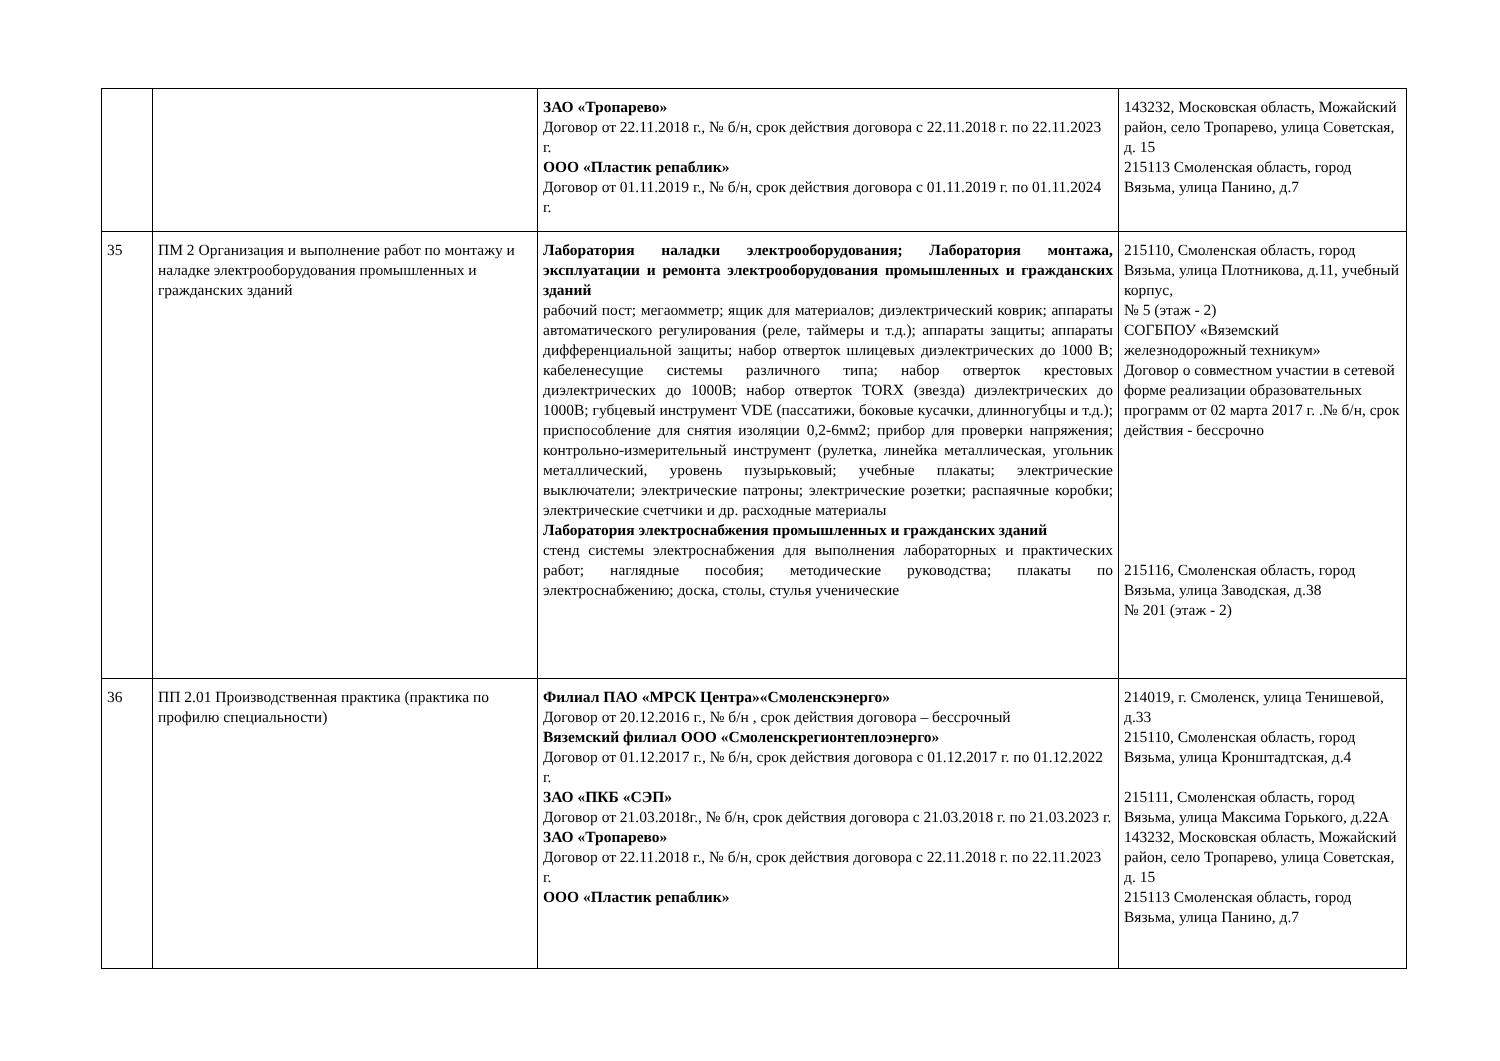| | | ЗАО «Тропарево» Договор от 22.11.2018 г., № б/н, срок действия договора с 22.11.2018 г. по 22.11.2023 г. ООО «Пластик репаблик» Договор от 01.11.2019 г., № б/н, срок действия договора с 01.11.2019 г. по 01.11.2024 г. | 143232, Московская область, Можайский район, село Тропарево, улица Советская, д. 15 215113 Смоленская область, город Вязьма, улица Панино, д.7 |
| 35 | ПМ 2 Организация и выполнение работ по монтажу и наладке электрооборудования промышленных и гражданских зданий | Лаборатория наладки электрооборудования; Лаборатория монтажа, эксплуатации и ремонта электрооборудования промышленных и гражданских зданий рабочий пост; мегаомметр; ящик для материалов; диэлектрический коврик; аппараты автоматического регулирования (реле, таймеры и т.д.); аппараты защиты; аппараты дифференциальной защиты; набор отверток шлицевых диэлектрических до 1000 В; кабеленесущие системы различного типа; набор отверток крестовых диэлектрических до 1000В; набор отверток TORX (звезда) диэлектрических до 1000В; губцевый инструмент VDE (пассатижи, боковые кусачки, длинногубцы и т.д.); приспособление для снятия изоляции 0,2-6мм2; прибор для проверки напряжения; контрольно-измерительный инструмент (рулетка, линейка металлическая, угольник металлический, уровень пузырьковый; учебные плакаты; электрические выключатели; электрические патроны; электрические розетки; распаячные коробки; электрические счетчики и др. расходные материалы Лаборатория электроснабжения промышленных и гражданских зданий стенд системы электроснабжения для выполнения лабораторных и практических работ; наглядные пособия; методические руководства; плакаты по электроснабжению; доска, столы, стулья ученические | 215110, Смоленская область, город Вязьма, улица Плотникова, д.11, учебный корпус, № 5 (этаж - 2) СОГБПОУ «Вяземский железнодорожный техникум» Договор о совместном участии в сетевой форме реализации образовательных программ от 02 марта 2017 г. .№ б/н, срок действия - бессрочно 215116, Смоленская область, город Вязьма, улица Заводская, д.38 № 201 (этаж - 2) |
| 36 | ПП 2.01 Производственная практика (практика по профилю специальности) | Филиал ПАО «МРСК Центра»«Смоленскэнерго» Договор от 20.12.2016 г., № б/н , срок действия договора – бессрочный Вяземский филиал ООО «Смоленскрегионтеплоэнерго» Договор от 01.12.2017 г., № б/н, срок действия договора с 01.12.2017 г. по 01.12.2022 г. ЗАО «ПКБ «СЭП» Договор от 21.03.2018г., № б/н, срок действия договора с 21.03.2018 г. по 21.03.2023 г. ЗАО «Тропарево» Договор от 22.11.2018 г., № б/н, срок действия договора с 22.11.2018 г. по 22.11.2023 г. ООО «Пластик репаблик» | 214019, г. Смоленск, улица Тенишевой, д.33 215110, Смоленская область, город Вязьма, улица Кронштадтская, д.4 215111, Смоленская область, город Вязьма, улица Максима Горького, д.22А 143232, Московская область, Можайский район, село Тропарево, улица Советская, д. 15 215113 Смоленская область, город Вязьма, улица Панино, д.7 |